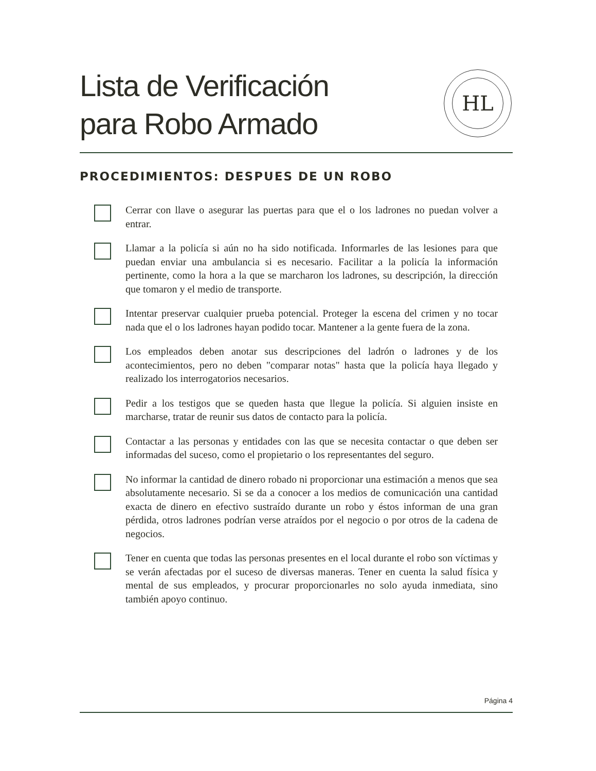Lista de Verificación
para Robo Armado
HL
PROCEDIMIENTOS: DESPUES DE UN ROBO
Cerrar con llave o asegurar las puertas para que el o los ladrones no puedan volver a entrar.
Llamar a la policía si aún no ha sido notificada. Informarles de las lesiones para que puedan enviar una ambulancia si es necesario. Facilitar a la policía la información pertinente, como la hora a la que se marcharon los ladrones, su descripción, la dirección que tomaron y el medio de transporte.
Intentar preservar cualquier prueba potencial. Proteger la escena del crimen y no tocar nada que el o los ladrones hayan podido tocar. Mantener a la gente fuera de la zona.
Los empleados deben anotar sus descripciones del ladrón o ladrones y de los acontecimientos, pero no deben "comparar notas" hasta que la policía haya llegado y realizado los interrogatorios necesarios.
Pedir a los testigos que se queden hasta que llegue la policía. Si alguien insiste en marcharse, tratar de reunir sus datos de contacto para la policía.
Contactar a las personas y entidades con las que se necesita contactar o que deben ser informadas del suceso, como el propietario o los representantes del seguro.
No informar la cantidad de dinero robado ni proporcionar una estimación a menos que sea absolutamente necesario. Si se da a conocer a los medios de comunicación una cantidad exacta de dinero en efectivo sustraído durante un robo y éstos informan de una gran pérdida, otros ladrones podrían verse atraídos por el negocio o por otros de la cadena de negocios.
Tener en cuenta que todas las personas presentes en el local durante el robo son víctimas y se verán afectadas por el suceso de diversas maneras. Tener en cuenta la salud física y mental de sus empleados, y procurar proporcionarles no solo ayuda inmediata, sino también apoyo continuo.
Página 4